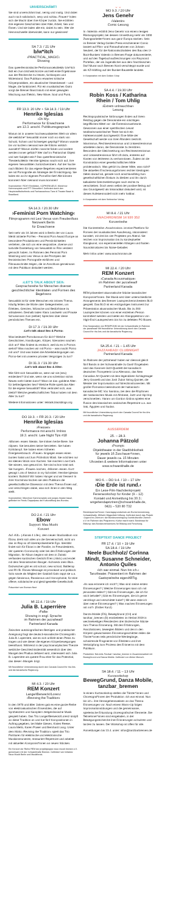UNVERSCHÄMT!
Sie sind unverschämt laut, nervig und mutig. Und dabei auch noch solidarisch, sexy und schlau. Frauen* holen sich die Macht über ihre Körper zurück. Sie erzählen ihre eigenen Geschichten über Alter, Arbeit, Sex und Essen. Und sie laden alle ein, dabei zu sein. Wer die Hemmschwelle überwindet, kann nur gewinnen!
SA 7.3. / 21 Uhr
b/w*itch
›PRACTICAL_MAGIC‹
Showing
Das queerfeministische Performancekollektiv b/w*itch lädt ein zum bitchwitchcircle und teilt erste Ergebnisse aus der Recherche zu Hexen, Schlampen und Widerstand. Das Publikum erwarten kritische Körperpraktiken, ein akustischer Hexenkessel – und Magie, die funktioniert. Für ein musikalisches Outro sorgt die Bremer Band laturb mit einer gewagten Mischung aus Elektro, New Wave, Soul und Punk.
FR 13.3. 20 Uhr + SA 14.3. / 19 Uhr
Henrike Iglesias
›Oh My‹
Performance für Erwachsene
am 13.3. anschl. Publikumsgespräch
Warum ist in unserer hochsexualisierten Welt vor allem die weibliche* Sexualität immer noch so stark von Schuld, Scham und Schweigen geprägt? Warum wusste bis vor kurzem niemand wie die Klitoris wirklich aussieht? Warum dürfen manche ficken und andere werden immer gefickt? Wer darf im Patriarchat Objekt und wer Subjekt sein? Das queerfeministische Theaterkollektiv Henrike Iglesias macht sich auf, ihre eigenen Sexualitäten zurückzuerobern. Auf der Suche nach Bildern für das eigene Begehren experimentieren sie mit Pornografie als Strategie der Ermächtigung. Sie laden ein an ihr eigenes Pornofilm-Set! Alle können kommen! Aber niemand muss kommen!
Koproduktion: ROXY Birsfelden, SOPHIENSÆLE, Münchner Kammerspiele und FFT Düsseldorf. Gefördert durch den Hauptstadtkulturfonds und Fachausschuss Tanz & Theater Basel & Baselland.
SA 14.3. / 20.30 Uhr
›Feminist Porn Watching‹
Filmprogramm mit Lexi Venus vom Freudenfluss Netzwerk Berlin
für Erwachsene
Seit mehr als 10 Jahren wird in Berlin der von Laura Méritt initiierte PorYes – Feminist Porn Award Europe an besondere Produktionen und Persönlichkeiten verliehen, die sich um eine sexpositive, diverse und lustvolle Darstellung von Sexualität im Film verdient gemacht haben. Im Rahmen des Feminist Porn Watching wird Lexi Venus in die Prinzipien der feministischen Pornografie einführen und Filmausschnitte zeigen, die im Anschluss gemeinsam mit dem Publikum diskutiert werden.
›LET’S TALK ABOUT SEX‹
Gesprächsreihe für Menschen diverser geschlechtlicher Identitäten und Formen des Begehrens
Sexualität ist für viele Menschen ein intimes Thema. Häufig fehlen die Worte oder Gelegenheiten, um Erlebtes, Grenzen, Wünsche und Bedürfnisse zu artikulieren. Deshalb laden Klara Landwehr und Frauke Schussmann zum (selber) Sprechen über diese persönlichen Themen ein.
DI 17.3. / 19.30 Uhr
›Let’s talk about Sex & Porno‹
Was bedeutet Pornokonsum für dich? Welche Geschichten, Handlungen, Körper, Szenarien machen dich an? Was findest du erotisch, weil du es in Pornos siehst? Was machen wir mit Porno – was macht Porno mit uns? Und was haben die Arbeitsbedingungen am Porno-Set mit unserem privaten Vergnügen zu tun?
DI 31.3. / 19.30 Uhr
›Let’s talk about Sex & Alter‹
Wie fühlt sich Sexualität an, wenn wir sie (neu) entdecken? Und wie, wenn sie uns scheinbar nichts Neues mehr bieten kann? Wann ist das ›goldene Alter‹ für befriedigenden Sex? Welche Rolle spielt das Alter für die eigene Sexualität? Was verändert sich, was bleibt? Welche gesellschaftlichen Tabus haben mit dem Alter zu tun?
Weitere Informationen unter: letstalk.blackblogs.org
DO 19.3. + FR 20.3. / 20 Uhr
Henrike Iglesias
›Fressen‹
Performance mit anschl. Imbiss
19.3. anschl. Late Night Tips #18
›Männer‹ essen Steaks. Sie trinken herbe Biere. Sie rülpsen. Sie benutzen keine Servietten. Sie haben Kohldampf. Sie haben einen höheren Energieverbrauch. ›Frauen‹ hingegen essen einen bunten Salat und zum Frühstück Müsli. Sie möchten nur ein kleines Stück vom Kuchen. Sie machen Low-Carb. Sie wissen, was gesund ist. Sie sind schon total satt. Sie hungern. ›Frauen‹ kochen, ›Männer‹ essen. Kurz gesagt: Lots of Sexism in my Schnitzel. Henrike Iglesias kontern: Bullshit! Wir haben Hunger und wir fressen! In ihrer Kochshow tischen sie dem Publikum die gesellschaftliche Obsession mit dem Thema Essen auf, und verschlingen dabei, was sich ihnen in den Weg stellt.
Koproduktion: Münchner Kammerspiele und junges theater basel, gefördert im Fonds Doppelpass der Kulturstiftung des Bundes.
DO 2.4. / 21 Uhr
Ebow
Support: Mau Mushi
Konzert
Auf ›K4L‹ (›Kanak 4 Life‹), dem neuen Studioalbum von Ebow, dreht sich alles um die Gemeinschaft, nicht um das im Rap so oft überrepräsentierte Ego. Identität findet sich für Ebow in der Familie, im Freundeskreis, der queeren Community oder bei den Erfahrungen der Migration. Ihr Album beginnt mit dem in Zazaki verfassten kurdischen Gedicht Eren (›Skit‹) und endet mit dem feministischen Banger ›Schmeck mein Blut‹. Dazwischen gibt es old school, new school, Battlerap und R’n’B. Ebows Message ist provokant und politisch. Solo sowie als Mitglied der Gaddafi Gals rappt sie u.a. gegen Sexismus, Rassismus und Homophobie, für eine offene, solidarische und gleichgestellte Gesellschaft.
Präsentiert von Bremen Next
MI 22.4. / 19 Uhr
Julia B. Laperrière
›Falla‹
Showing in engl. Sprache
im Rahmen der jazzahead!
Partnerland Kanada
Zwischen autobiografischen Bezügen und praktischer Aneignung fragt die deutsch-kanadische Choreografin Julia B. Laperrière, wie es sich anfühlt einen Penis zu tragen und wie dieser die eigenen Körperbewegungen beeinflusst. Während in der psychoanalytischen Theorie weibliche Geschlechtsidentität wesentlich über den Mangel des Phallus definiert wird, interessiert sich Julia B. Laperrière als queere Frau eher für das Potenzial, das dieser ›Mangel‹ birgt.
Mit freundlicher Unterstützung durch den Canada Council for the Arts und die kanadische Regierung.
MI 4.3. / 20 Uhr
REM Konzert
Lange//Berweck//Lorenz
›Reviving the Tradition‹
In den 1970 und 80er Jahren gab es eine ganze Reihe von elektroakustischen Ensembles, die auf Synthesizern und Samplern zeitgenössische Musik gespielt haben. Das Trio Lange//Berweck//Lorenz knüpft an diese Tradition an und hat fünf Kompositionen in Auftrag gegeben, bei Malte Giesen, Kisten Reese, Laura Mello, Karen Power und Bernhard Lang. Unter dem Motto ›Reviving the Tradition‹ spielt das Trio Partituren für elektrische und elektronische Musikinstrumente, restauriert Repertoire und arbeitet mit aktuellen Komponist*innen an neuen Stücken.
Ein Konzert der Reihe REM der projektgruppe neue musik bremen e.V. gemeinsam mit der Schwankhalle Bremen. Gefördert von Initiative Neue Musik Berlin und Musikfonds.
⌄⌄
MO 9.3. / 20 Uhr
Jens Genehr
›Valentin‹
Comic-Lesung
In ›Valentin‹ erzählt Jens Genehr von einem riesigen Rüstungsprojekt, bei dessen Umsetzung mehr als 1000 Zwangsarbeiter*innen aus ganz Europa starben. Sein im Bremer Verlag Golden Press erschienener Comic basiert auf Film- und Fotoaufnahmen von Johann Seubert, der für die Nationalsozialisten den Bau des U-Boot-Bunkers Valentin in Bremen Farge dokumentierte, und auf den Tagebuchaufzeichnungen von Raymond Portefaix, der als Jugendlicher aus dem französischen Dorf Murat nach Bremen Nord verschleppt wurde und als KZ-Häftling auf der Bunker-Baustelle landete.
In Kooperation mit dem Golden Shop
SA 4.4. / 19.30 Uhr
Robin Koss / Katharina Rhein / Tom Uhlig
›Extrem unbrauchbar‹
Lesung
Rechtspopulistische Strömungen finden auf ihrem Feldzug gegen die Demokratie ein mächtiges begriffliches Mittel vor: die Extremismustheorie. Gewonnen aus einer spezifischen Lesart totalitarismuskritischer Texte hat sich ein Hufeisenmodell durchgesetzt: Eine Mitte der Gesellschaft werde von ihren Rändern bedroht. Islamismus, Rechtsextremismus und Linksextremismus arbeiteten daran, die Demokratie zu zerstören. Besonders die Gleichsetzung von Rechtsextremismus und Linksextremismus führt oft dazu, ersteres auf Kosten von letzterem zu verharmlosen. Zudem ist die Konstruktion einer gesellschaftlichen Mitte problematisch. Was gehört zu dieser Mitte, was nicht? Die aktuellen Erscheinungsformen rechter Ideologien zielen darauf ab, gerade noch anschlussfähig zum gesellschaftlichen Diskurs zu bleiben und ihn durch kalkulierte Grenzverletzungen nach rechts zu verschieben. Doch wenn selbst der positive Bezug auf das Grundgesetz als linksradikal diskutiert wird, ist dieses Hufeisenmodell nicht mehr haltbar.
In Kooperation mit dem Verbrecher Verlag
MI 8.4. / 21 Uhr
ANACHRONISM 14 930 352
Konzertreihe
Die Konzertreihe ›Anachronism‹ ist eine Plattform für Formen der musikalischen Ausuferung, inkonsistent kuratiert, mit drei bis vier Projekten pro Abend. Sie reichen von Improvisation bis zu konzeptueller Klangkunst, von experimentellen Klängen und fluiden Soundstrukturen bis Noise-Geballer.
Mehr Infos unter: www.anachronism.de
MI 22.4. / 20 Uhr
REM Konzert
›Canada Acousmatique‹
im Rahmen der jazzahead!
Partnerland Kanada
REM präsentiert akusmatische Stücke kanadischer Komponist*innen. Die Musik wird über unterschiedliche Arrangements des Bremer Lautsprecherorchesters BLO gespielt. Das BLO ist ein einzigartiges Instrument zur Präsentation akusmatischer Musik. Bis zu 200 Lautsprecher können von einer einzelnen Person kontrolliert werden und bieten ein Klangspektrum von High-End-Lautsprechern bis hin zu defekten PC-Boxen.
Eine Kooperation von REM/PGNM mit der Schwankhalle im Rahmen der jazzahead! Mit freundlicher Unterstützung durch den Canada Council for the Arts und die kanadische Regierung.
SA 25.4. / 21 – 1.45 Uhr
JAZZAHEAD! CLUBNIGHT
Partnerland Kanada
Im Rahmen der jazzahead! haben wir diesmal gleich fünf Bands in der Schwankhalle zu Gast! Eingeladen sind das Kammer-Jazz-Quartett der kanadisch-deutschen Trompeterin Lina Allemano, das New Canadian Art Quartet mit dem legendären Schlagzeuger Jerry Granelli und das Josh Zubot String Quintet, die Meister der Improvisation auf Streichinstrumenten. Mit großer Formation beeindruckt der haitianisch-kanadische MC Vox Sambou, bei dem die Rhythmen der haitianischen Musik mit Afrobeat, Jazz und Hip-Hop verschmelzen. Haram um Gordon Grdina spielen eine Fusion des klassischen arabisches Repertoire u.a. aus Irak, Ägypten und Sudan.
Mit freundlicher Unterstützung durch den Canada Council for the Arts und die kanadische Regierung.
AUSSERDEM
25. – 28.3.
Johanna Pätzold
›Prompt‹
Objekttheater in der Stadtbibliothek
für jeweils 16 Zuschauer*innen,
Dauer jeweils ca. 15 Minuten
Uhrzeiten & weitere Informationen unter
www.schwankhalle.de
MO 6. – DO 9.4. / 10 – 17 Uhr
›Die Erde ist rund.‹
Ein Lese-Film-Nachdenkprojekt
Ferienworkshop für Kinder (9 – 12)
Kontakt und Anmeldung bis 30.3.:
wirgehendajetztrein@schwankhalle.de,
0421 – 520 80 732
Bündnispartner*innen: Ganztagsgrundschule am Buntentorsteinweg, Schwankhalle, Wilhelm Wagenfeld Stiftung. Gefördert durch das Projekt ›Jugend ins Zentrum‹ der Bundesvereinigung Soziokultureller Zentren e.V. im Rahmen des Programms ›Kultur macht stark. Bündnisse für Bildung‹ des Bundesministeriums für Bildung und Forschung.
STEPTEXT DANCE PROJECT
FR 17.4. / 10 + 19 Uhr
SA 18.4. / 19 Uhr
Neele Buchholz/ Corinna Mindt, Susanne Schneider, Antonio Quiles
›Ich war einmal. Nun bin ich.‹
Tanztheater. Präsentiert im Rahmen der Gastspielreihe eigenARTig.
›An was erinnere ich mich? | Was sind meine ersten Erinnerungen? | Welche Erinnerungen kann ich mit jemandem teilen? | Gibt es Erinnerungen, die ich für mich behalte? | Gibt es Erinnerungen, die ich gerne verdrängt und verschüttet habe? | Mit wem rede ich über meine Erinnerungen? | Was machen Erinnerungen mit mir?‹ (Esther Kunz)
Danza Mobile (ES), BewegGrund (CH) und tanzbar_bremen (D) erarbeiteten im Herbst 2019 in wechselseitigen Residenzen drei tänzerische Stücke zum Thema Erinnerung. Mit den Erfahrungen, Assoziationen, bewegten Bildern und den in den Körpern gewachsenen Erinnerungsschätzen teilen die Tänzer*innen teils persönliche Werdegänge, schwirrende Fragmente von Erlebtem und ihre Verknüpfung zum Prozess des Erinnerns mit dem Publikum.
Produktion: NoLimits Festival / tanzbar_bremen in Zusammenarbeit mit BewegGrund und Danza Mobile. Gefördert von Aktion Mensch.
SA 18.4. / 11 – 13 Uhr
Kurzworkshop
BewegGrund, Danza Mobile, tanzbar_bremen
In einem Kurzworkshop stellen die Tänzer*innen und Choreograf*innen der Produktion ›Ich war einmal. Nun bin ich.‹ ihre Herangehensweisen an das Thema Erinnerungen vor. Nach einem Warm-Up folgen Improvisationsübungen und die gemeinsame, spielerische Erkundung choreografischer Elemente. Die Teilnehmer*innen sind eingeladen, in der Bewegungsrecherche ihre Erinnerungen schwirren und tanzen zu lassen. Der Workshop ist offen für alle.
Anmeldungen bis 13.4. unter: infos@tanzbarbremen.de